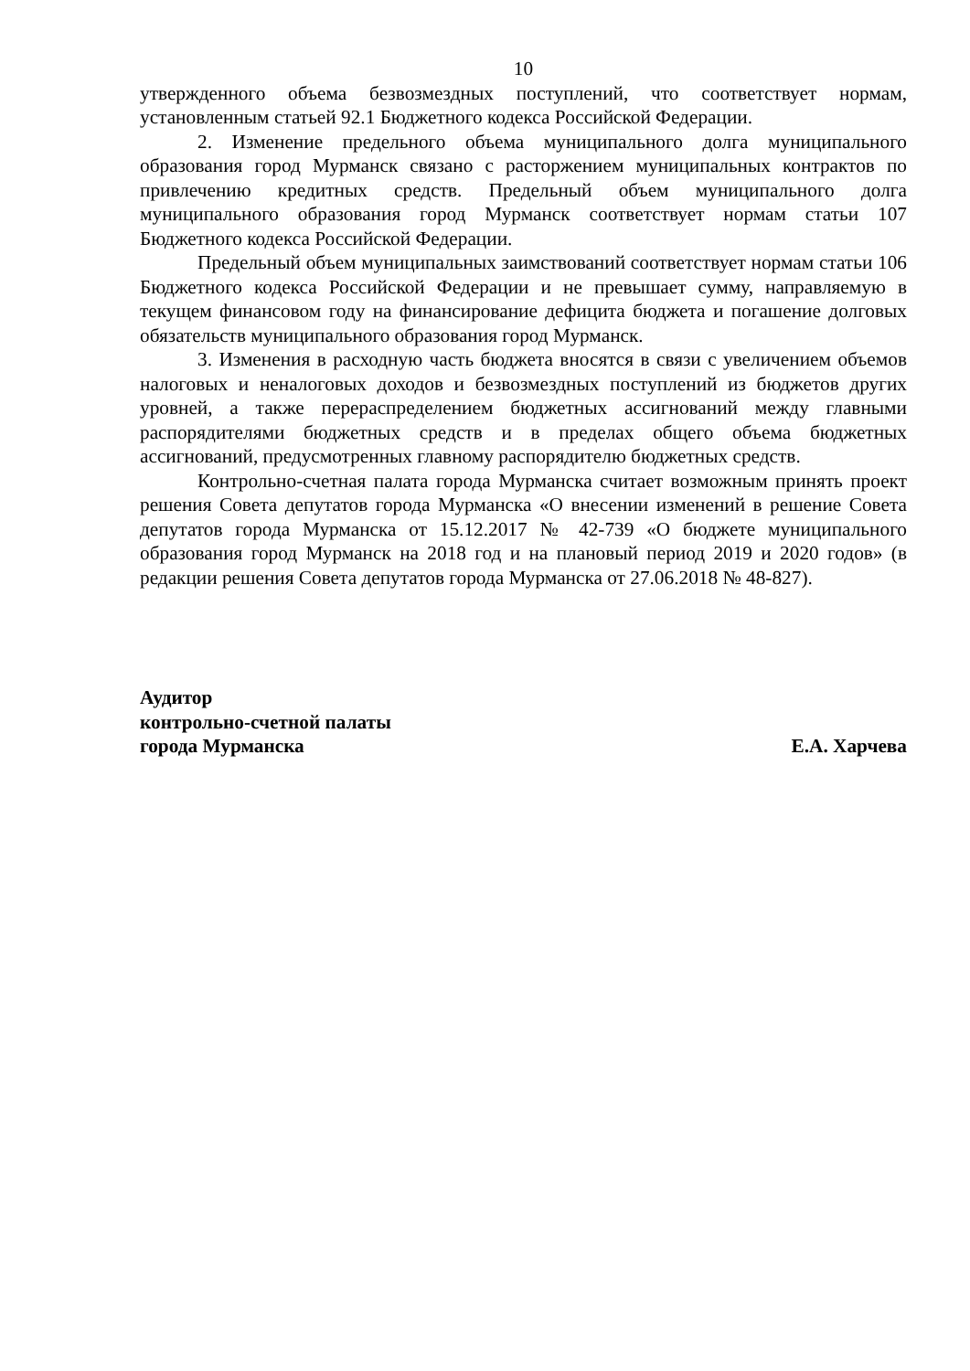10
утвержденного объема безвозмездных поступлений, что соответствует нормам, установленным статьей 92.1 Бюджетного кодекса Российской Федерации.
2. Изменение предельного объема муниципального долга муниципального образования город Мурманск связано с расторжением муниципальных контрактов по привлечению кредитных средств. Предельный объем муниципального долга муниципального образования город Мурманск соответствует нормам статьи 107 Бюджетного кодекса Российской Федерации.
Предельный объем муниципальных заимствований соответствует нормам статьи 106 Бюджетного кодекса Российской Федерации и не превышает сумму, направляемую в текущем финансовом году на финансирование дефицита бюджета и погашение долговых обязательств муниципального образования город Мурманск.
3. Изменения в расходную часть бюджета вносятся в связи с увеличением объемов налоговых и неналоговых доходов и безвозмездных поступлений из бюджетов других уровней, а также перераспределением бюджетных ассигнований между главными распорядителями бюджетных средств и в пределах общего объема бюджетных ассигнований, предусмотренных главному распорядителю бюджетных средств.
Контрольно-счетная палата города Мурманска считает возможным принять проект решения Совета депутатов города Мурманска «О внесении изменений в решение Совета депутатов города Мурманска от 15.12.2017 № 42-739 «О бюджете муниципального образования город Мурманск на 2018 год и на плановый период 2019 и 2020 годов» (в редакции решения Совета депутатов города Мурманска от 27.06.2018 № 48-827).
Аудитор
контрольно-счетной палаты
города Мурманска Е.А. Харчева